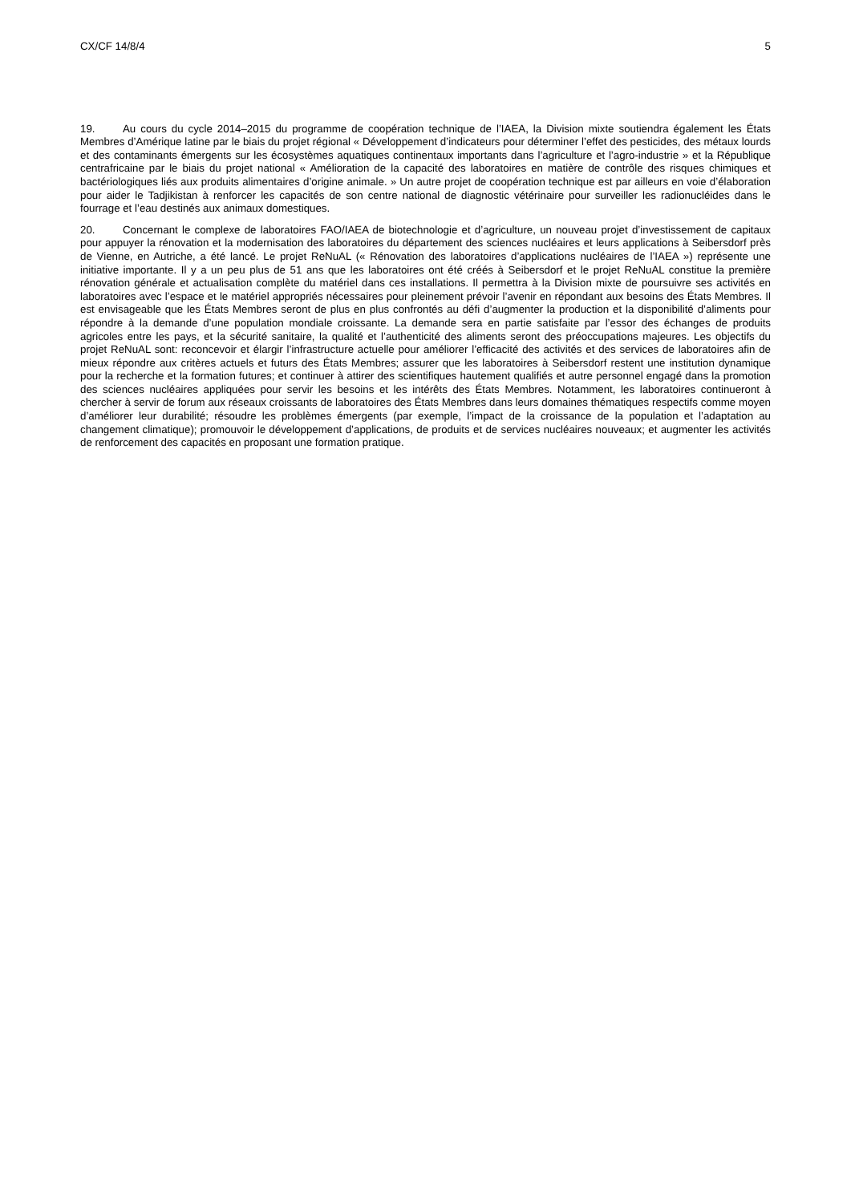CX/CF 14/8/4 5
19. Au cours du cycle 2014–2015 du programme de coopération technique de l’IAEA, la Division mixte soutiendra également les États Membres d’Amérique latine par le biais du projet régional « Développement d’indicateurs pour déterminer l’effet des pesticides, des métaux lourds et des contaminants émergents sur les écosystèmes aquatiques continentaux importants dans l’agriculture et l’agro-industrie » et la République centrafricaine par le biais du projet national « Amélioration de la capacité des laboratoires en matière de contrôle des risques chimiques et bactériologiques liés aux produits alimentaires d’origine animale. » Un autre projet de coopération technique est par ailleurs en voie d’élaboration pour aider le Tadjikistan à renforcer les capacités de son centre national de diagnostic vétérinaire pour surveiller les radionucléides dans le fourrage et l’eau destinés aux animaux domestiques.
20. Concernant le complexe de laboratoires FAO/IAEA de biotechnologie et d’agriculture, un nouveau projet d’investissement de capitaux pour appuyer la rénovation et la modernisation des laboratoires du département des sciences nucléaires et leurs applications à Seibersdorf près de Vienne, en Autriche, a été lancé. Le projet ReNuAL (« Rénovation des laboratoires d’applications nucléaires de l’IAEA ») représente une initiative importante. Il y a un peu plus de 51 ans que les laboratoires ont été créés à Seibersdorf et le projet ReNuAL constitue la première rénovation générale et actualisation complète du matériel dans ces installations. Il permettra à la Division mixte de poursuivre ses activités en laboratoires avec l’espace et le matériel appropriés nécessaires pour pleinement prévoir l’avenir en répondant aux besoins des États Membres. Il est envisageable que les États Membres seront de plus en plus confrontés au défi d’augmenter la production et la disponibilité d’aliments pour répondre à la demande d’une population mondiale croissante. La demande sera en partie satisfaite par l’essor des échanges de produits agricoles entre les pays, et la sécurité sanitaire, la qualité et l’authenticité des aliments seront des préoccupations majeures. Les objectifs du projet ReNuAL sont: reconcevoir et élargir l’infrastructure actuelle pour améliorer l’efficacité des activités et des services de laboratoires afin de mieux répondre aux critères actuels et futurs des États Membres; assurer que les laboratoires à Seibersdorf restent une institution dynamique pour la recherche et la formation futures; et continuer à attirer des scientifiques hautement qualifiés et autre personnel engagé dans la promotion des sciences nucléaires appliquées pour servir les besoins et les intérêts des États Membres. Notamment, les laboratoires continueront à chercher à servir de forum aux réseaux croissants de laboratoires des États Membres dans leurs domaines thématiques respectifs comme moyen d’améliorer leur durabilité; résoudre les problèmes émergents (par exemple, l’impact de la croissance de la population et l’adaptation au changement climatique); promouvoir le développement d’applications, de produits et de services nucléaires nouveaux; et augmenter les activités de renforcement des capacités en proposant une formation pratique.